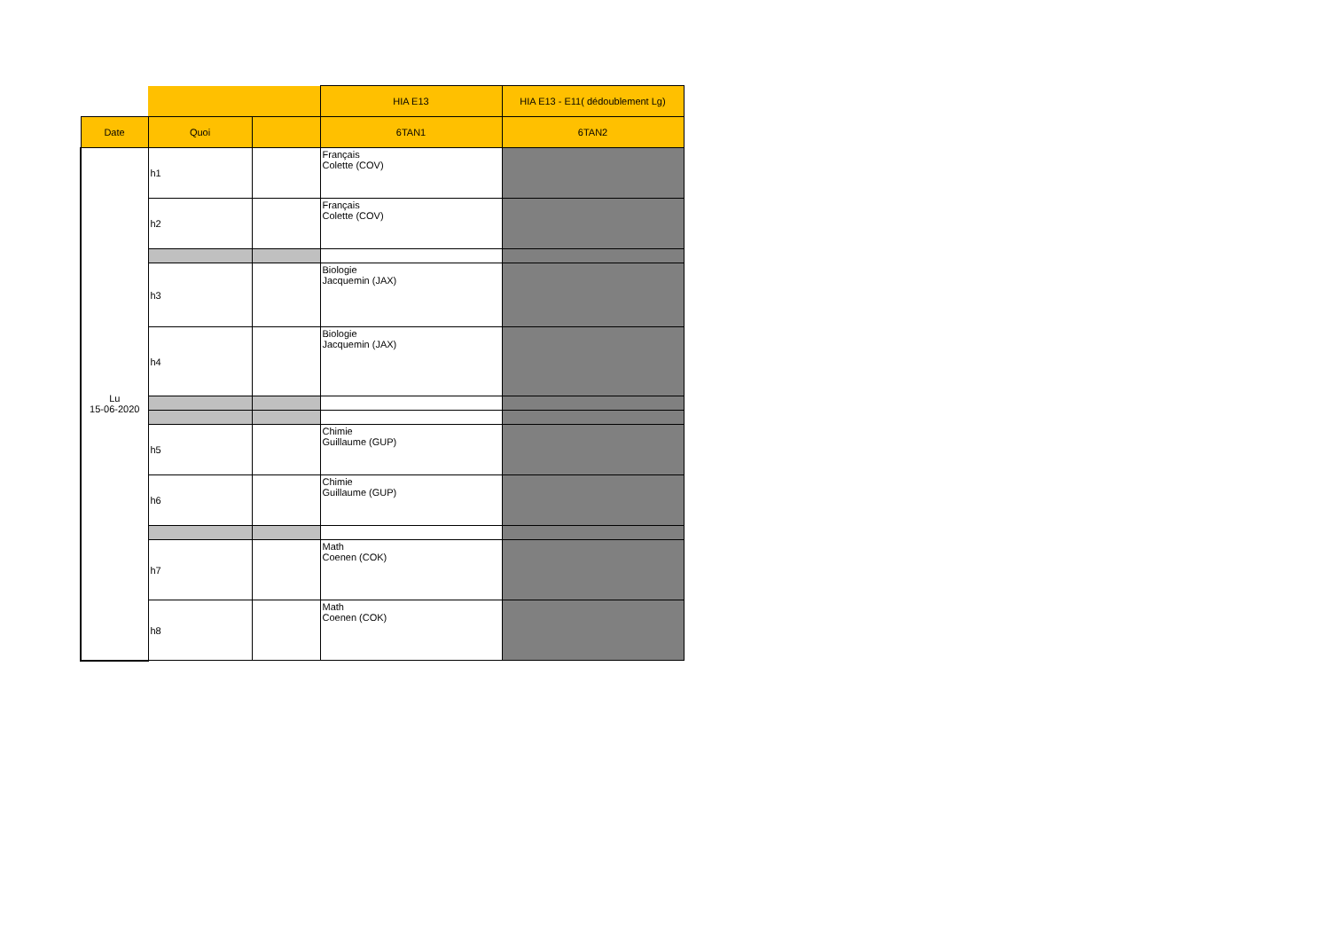| | | | HIA E13 | HIA E13 - E11( dédoublement Lg) |
| Date | Quoi | | 6TAN1 | 6TAN2 |
| Lu 15-06-2020 | h1 | | Français Colette (COV) | |
| | h2 | | Français Colette (COV) | |
| | h3 | | Biologie Jacquemin (JAX) | |
| | h4 | | Biologie Jacquemin (JAX) | |
| | h5 | | Chimie Guillaume (GUP) | |
| | h6 | | Chimie Guillaume (GUP) | |
| | h7 | | Math Coenen (COK) | |
| | h8 | | Math Coenen (COK) | |